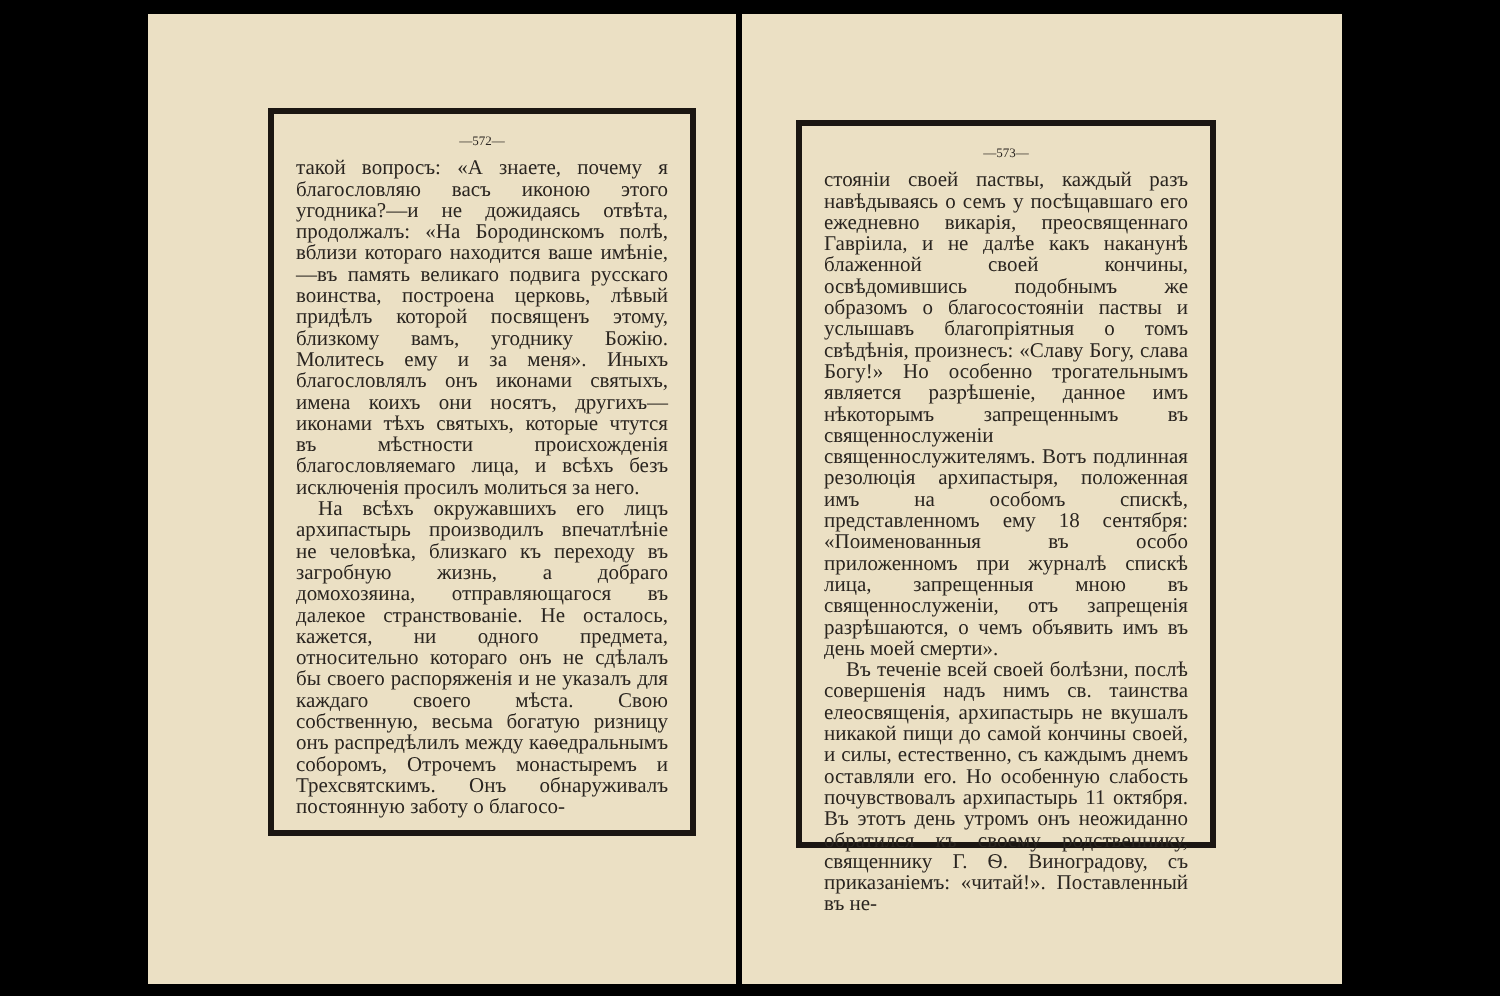—572—
такой вопросъ: «А знаете, почему я благословляю васъ иконою этого угодника?—и не дожидаясь отвѣта, продолжалъ: «На Бородинскомъ полѣ, вблизи котораго находится ваше имѣніе,—въ память великаго подвига русскаго воинства, построена церковь, лѣвый придѣлъ которой посвященъ этому, близкому вамъ, угоднику Божію. Молитесь ему и за меня». Иныхъ благословлялъ онъ иконами святыхъ, имена коихъ они носятъ, другихъ—иконами тѣхъ святыхъ, которые чтутся въ мѣстности происхожденія благословляемаго лица, и всѣхъ безъ исключенія просилъ молиться за него.
На всѣхъ окружавшихъ его лицъ архипастырь производилъ впечатлѣніе не человѣка, близкаго къ переходу въ загробную жизнь, а добраго домохозяина, отправляющагося въ далекое странствованіе. Не осталось, кажется, ни одного предмета, относительно котораго онъ не сдѣлалъ бы своего распоряженія и не указалъ для каждаго своего мѣста. Свою собственную, весьма богатую ризницу онъ распредѣлилъ между каѳедральнымъ соборомъ, Отрочемъ монастыремъ и Трехсвятскимъ. Онъ обнаруживалъ постоянную заботу о благосо-
—573—
стояніи своей паствы, каждый разъ навѣдываясь о семъ у посѣщавшаго его ежедневно викарія, преосвященнаго Гавріила, и не далѣе какъ наканунѣ блаженной своей кончины, освѣдомившись подобнымъ же образомъ о благосостояніи паствы и услышавъ благопріятныя о томъ свѣдѣнія, произнесъ: «Славу Богу, слава Богу!» Но особенно трогательнымъ является разрѣшеніе, данное имъ нѣкоторымъ запрещеннымъ въ священнослуженіи священнослужителямъ. Вотъ подлинная резолюція архипастыря, положенная имъ на особомъ спискѣ, представленномъ ему 18 сентября: «Поименованныя въ особо приложенномъ при журналѣ спискѣ лица, запрещенныя мною въ священнослуженіи, отъ запрещенія разрѣшаются, о чемъ объявить имъ въ день моей смерти».
Въ теченіе всей своей болѣзни, послѣ совершенія надъ нимъ св. таинства елеосвященія, архипастырь не вкушалъ никакой пищи до самой кончины своей, и силы, естественно, съ каждымъ днемъ оставляли его. Но особенную слабость почувствовалъ архипастырь 11 октября. Въ этотъ день утромъ онъ неожиданно обратился къ своему родственнику, священнику Г. Ѳ. Виноградову, съ приказаніемъ: «читай!». Поставленный въ не-